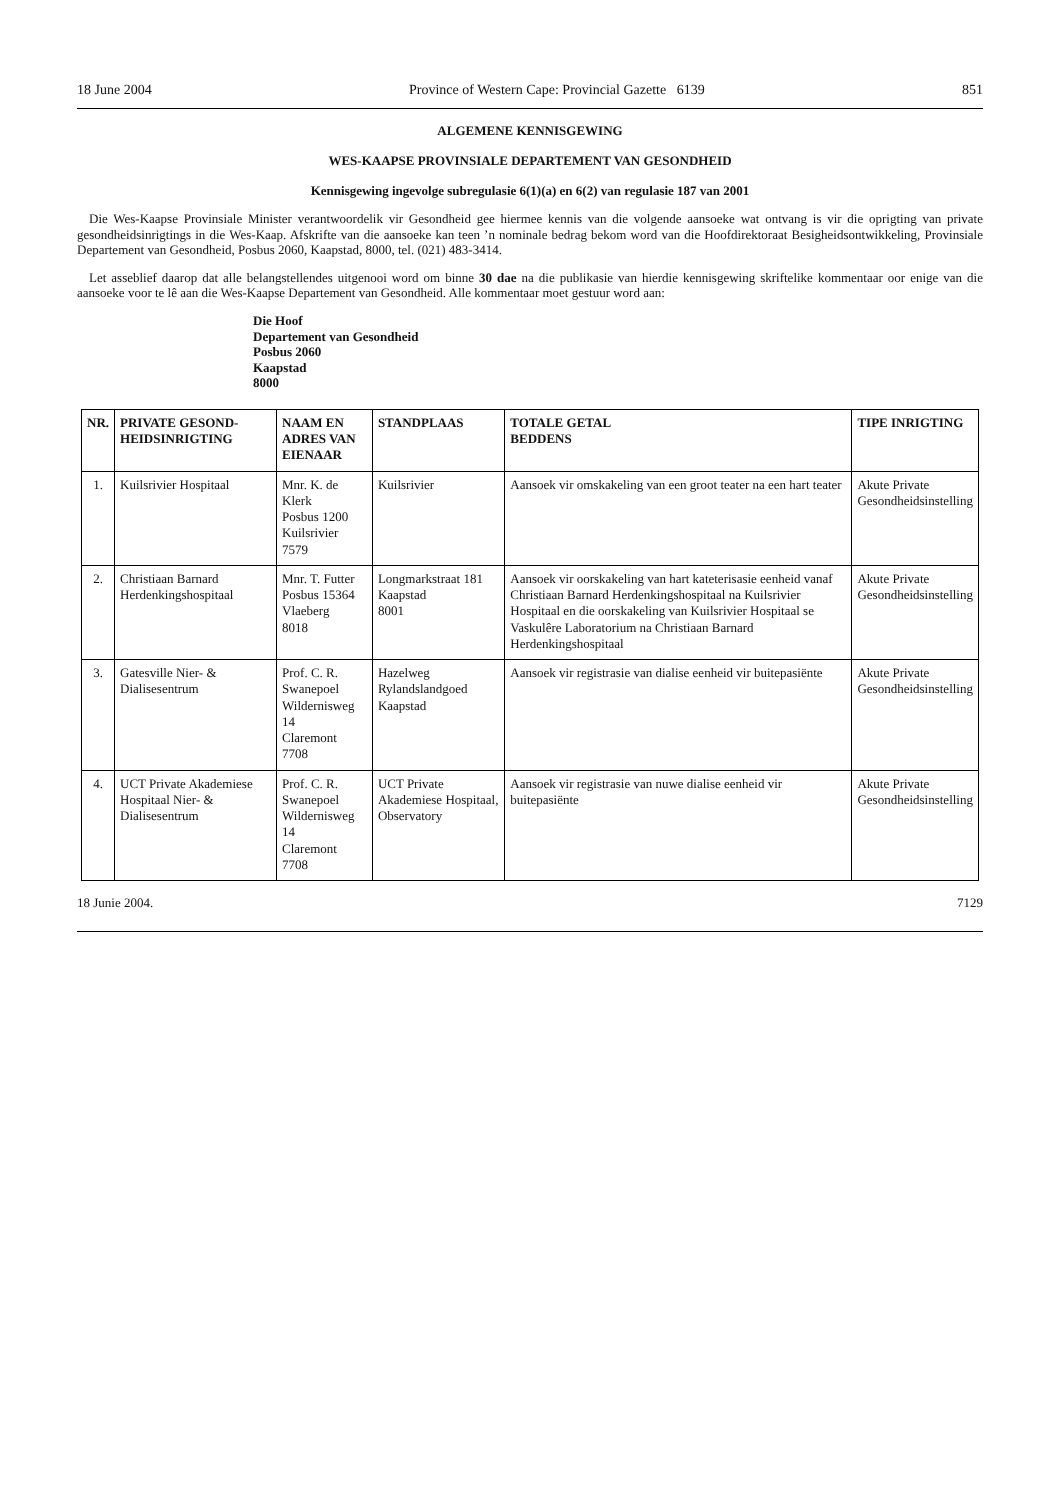18 June 2004 Province of Western Cape: Provincial Gazette 6139 851
ALGEMENE KENNISGEWING
WES-KAAPSE PROVINSIALE DEPARTEMENT VAN GESONDHEID
Kennisgewing ingevolge subregulasie 6(1)(a) en 6(2) van regulasie 187 van 2001
Die Wes-Kaapse Provinsiale Minister verantwoordelik vir Gesondheid gee hiermee kennis van die volgende aansoeke wat ontvang is vir die oprigting van private gesondheidsinrigtings in die Wes-Kaap. Afskrifte van die aansoeke kan teen ’n nominale bedrag bekom word van die Hoofdirektoraat Besigheidsontwikkeling, Provinsiale Departement van Gesondheid, Posbus 2060, Kaapstad, 8000, tel. (021) 483-3414.
Let asseblief daarop dat alle belangstellendes uitgenooi word om binne 30 dae na die publikasie van hierdie kennisgewing skriftelike kommentaar oor enige van die aansoeke voor te lê aan die Wes-Kaapse Departement van Gesondheid. Alle kommentaar moet gestuur word aan:
Die Hoof
Departement van Gesondheid
Posbus 2060
Kaapstad
8000
| NR. | PRIVATE GESOND- HEIDSINRIGTING | NAAM EN ADRES VAN EIENAAR | STANDPLAAS | TOTALE GETAL BEDDENS | TIPE INRIGTING |
| --- | --- | --- | --- | --- | --- |
| 1. | Kuilsrivier Hospitaal | Mnr. K. de Klerk Posbus 1200 Kuilsrivier 7579 | Kuilsrivier | Aansoek vir omskakeling van een groot teater na een hart teater | Akute Private Gesondheidsinstelling |
| 2. | Christiaan Barnard Herdenkingshospitaal | Mnr. T. Futter Posbus 15364 Vlaeberg 8018 | Longmarkstraat 181 Kaapstad 8001 | Aansoek vir oorskakeling van hart kateterisasie eenheid vanaf Christiaan Barnard Herdenkingshospitaal na Kuilsrivier Hospitaal en die oorskakeling van Kuilsrivier Hospitaal se Vaskulêre Laboratorium na Christiaan Barnard Herdenkingshospitaal | Akute Private Gesondheidsinstelling |
| 3. | Gatesville Nier- & Dialisesentrum | Prof. C. R. Swanepoel Wildernisweg 14 Claremont 7708 | Hazelweg Rylandslandgoed Kaapstad | Aansoek vir registrasie van dialise eenheid vir buitepasiënte | Akute Private Gesondheidsinstelling |
| 4. | UCT Private Akademiese Hospitaal Nier- & Dialisesentrum | Prof. C. R. Swanepoel Wildernisweg 14 Claremont 7708 | UCT Private Akademiese Hospitaal, Observatory | Aansoek vir registrasie van nuwe dialise eenheid vir buitepasiënte | Akute Private Gesondheidsinstelling |
18 Junie 2004. 7129